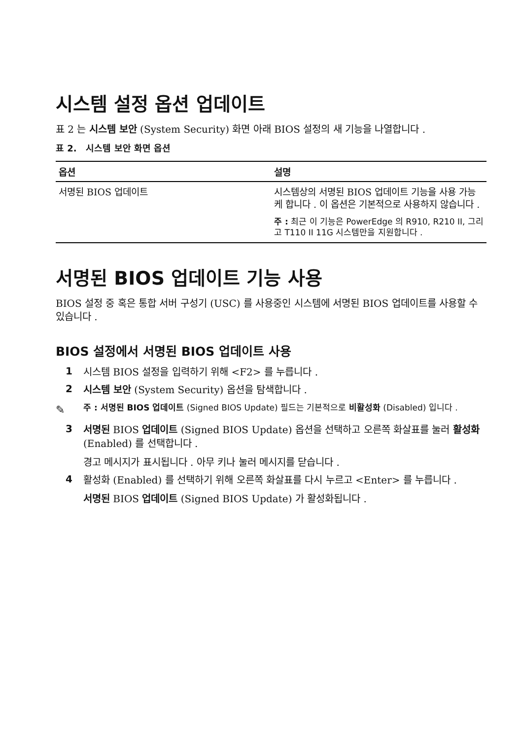시스템 설정 옵션 업데이트
표 2 는 시스템 보안 (System Security) 화면 아래 BIOS 설정의 새 기능을 나열합니다 .
표 2. 시스템 보안 화면 옵션
| 옵션 | 설명 |
| --- | --- |
| 서명된 BIOS 업데이트 | 시스템상의 서명된 BIOS 업데이트 기능을 사용 가능케 합니다 . 이 옵션은 기본적으로 사용하지 않습니다 . 주 : 최근 이 기능은 PowerEdge 의 R910, R210 II, 그리고 T110 II 11G 시스템만을 지원합니다 . |
서명된 BIOS 업데이트 기능 사용
BIOS 설정 중 혹은 통합 서버 구성기 (USC) 를 사용중인 시스템에 서명된 BIOS 업데이트를 사용할 수 있습니다 .
BIOS 설정에서 서명된 BIOS 업데이트 사용
1 시스템 BIOS 설정을 입력하기 위해 <F2> 를 누릅니다 .
2 시스템 보안 (System Security) 옵션을 탐색합니다 .
✎ 주 : 서명된 BIOS 업데이트 (Signed BIOS Update) 필드는 기본적으로 비활성화 (Disabled) 입니다 .
3 서명된 BIOS 업데이트 (Signed BIOS Update) 옵션을 선택하고 오른쪽 화살표를 눌러 활성화 (Enabled) 를 선택합니다 .
경고 메시지가 표시됩니다 . 아무 키나 눌러 메시지를 닫습니다 .
4 활성화 (Enabled) 를 선택하기 위해 오른쪽 화살표를 다시 누르고 <Enter> 를 누릅니다 .
서명된 BIOS 업데이트 (Signed BIOS Update) 가 활성화됩니다 .